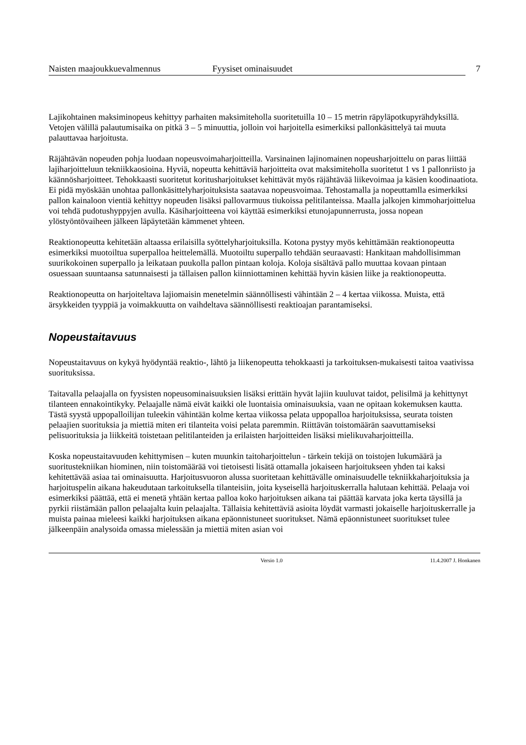Naisten maajoukkuevalmennus Fyysiset ominaisuudet 7
Lajikohtainen maksiminopeus kehittyy parhaiten maksimiteholla suoritetuilla 10 – 15 metrin räpyläpotkupyrähdyksillä. Vetojen välillä palautumisaika on pitkä 3 – 5 minuuttia, jolloin voi harjoitella esimerkiksi pallonkäsittelyä tai muuta palauttavaa harjoitusta.
Räjähtävän nopeuden pohja luodaan nopeusvoimaharjoitteilla. Varsinainen lajinomainen nopeusharjoittelu on paras liittää lajiharjoitteluun tekniikkaosioina. Hyviä, nopeutta kehittäviä harjoitteita ovat maksimiteholla suoritetut 1 vs 1 pallonriisto ja käännösharjoitteet. Tehokkaasti suoritetut koritusharjoitukset kehittävät myös räjähtävää liikevoimaa ja käsien koodinaatiota. Ei pidä myöskään unohtaa pallonkäsittelyharjoituksista saatavaa nopeusvoimaa. Tehostamalla ja nopeuttamlla esimerkiksi pallon kainaloon vientiä kehittyy nopeuden lisäksi pallovarmuus tiukoissa pelitilanteissa. Maalla jalkojen kimmoharjoittelua voi tehdä pudotushyppyjen avulla. Käsiharjoitteena voi käyttää esimerkiksi etunojapunnerrusta, jossa nopean ylöstyöntövaiheen jälkeen läpäytetään kämmenet yhteen.
Reaktionopeutta kehitetään altaassa erilaisilla syöttelyharjoituksilla. Kotona pystyy myös kehittämään reaktionopeutta esimerkiksi muotoiltua superpalloa heittelemällä. Muotoiltu superpallo tehdään seuraavasti: Hankitaan mahdollisimman suurikokoinen superpallo ja leikataan puukolla pallon pintaan koloja. Koloja sisältävä pallo muuttaa kovaan pintaan osuessaan suuntaansa satunnaisesti ja tällaisen pallon kiinniottaminen kehittää hyvin käsien liike ja reaktionopeutta.
Reaktionopeutta on harjoiteltava lajiomaisin menetelmin säännöllisesti vähintään 2 – 4 kertaa viikossa. Muista, että ärsykkeiden tyyppiä ja voimakkuutta on vaihdeltava säännöllisesti reaktioajan parantamiseksi.
Nopeustaitavuus
Nopeustaitavuus on kykyä hyödyntää reaktio-, lähtö ja liikenopeutta tehokkaasti ja tarkoituksen-mukaisesti taitoa vaativissa suorituksissa.
Taitavalla pelaajalla on fyysisten nopeusominaisuuksien lisäksi erittäin hyvät lajiin kuuluvat taidot, pelisilmä ja kehittynyt tilanteen ennakointikyky. Pelaajalle nämä eivät kaikki ole luontaisia ominaisuuksia, vaan ne opitaan kokemuksen kautta. Tästä syystä uppopalloilijan tuleekin vähintään kolme kertaa viikossa pelata uppopalloa harjoituksissa, seurata toisten pelaajien suorituksia ja miettiä miten eri tilanteita voisi pelata paremmin. Riittävän toistomäärän saavuttamiseksi pelisuorituksia ja liikkeitä toistetaan pelitilanteiden ja erilaisten harjoitteiden lisäksi mielikuvaharjoitteilla.
Koska nopeustaitavuuden kehittymisen – kuten muunkin taitoharjoittelun - tärkein tekijä on toistojen lukumäärä ja suoritustekniikan hiominen, niin toistomäärää voi tietoisesti lisätä ottamalla jokaiseen harjoitukseen yhden tai kaksi kehitettävää asiaa tai ominaisuutta. Harjoitusvuoron alussa suoritetaan kehittävälle ominaisuudelle tekniikkaharjoituksia ja harjoituspelin aikana hakeudutaan tarkoituksella tilanteisiin, joita kyseisellä harjoituskerralla halutaan kehittää. Pelaaja voi esimerkiksi päättää, että ei menetä yhtään kertaa palloa koko harjoituksen aikana tai päättää karvata joka kerta täysillä ja pyrkii riistämään pallon pelaajalta kuin pelaajalta. Tällaisia kehitettäviä asioita löydät varmasti jokaiselle harjoituskerralle ja muista painaa mieleesi kaikki harjoituksen aikana epäonnistuneet suoritukset. Nämä epäonnistuneet suoritukset tulee jälkeenpäin analysoida omassa mielessään ja miettiä miten asian voi
Versio 1.0 11.4.2007 J. Honkanen